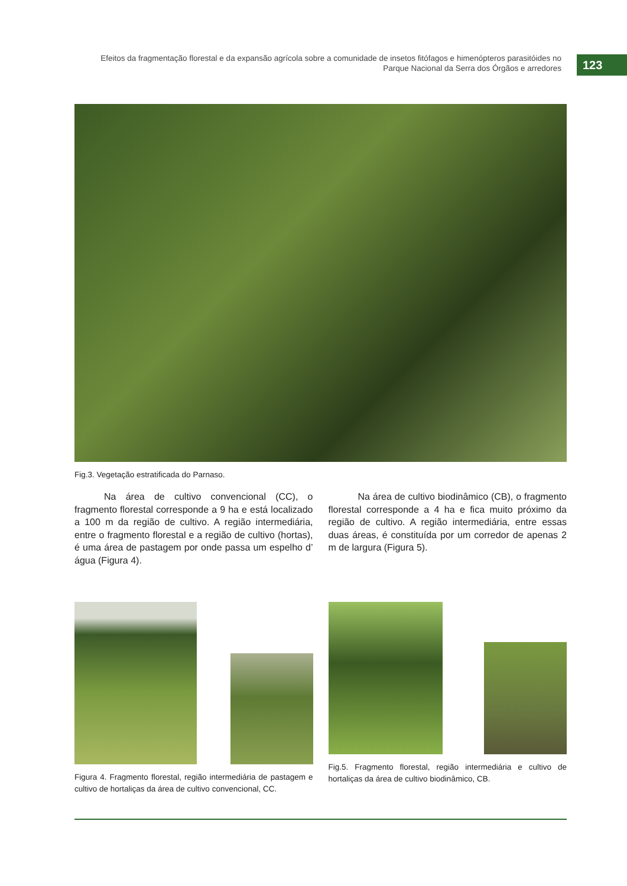Efeitos da fragmentação florestal e da expansão agrícola sobre a comunidade de insetos fitófagos e himenópteros parasitóides no
Parque Nacional da Serra dos Órgãos e arredores
123
Fig.3. Vegetação estratificada do Parnaso.
Na área de cultivo convencional (CC), o fragmento florestal corresponde a 9 ha e está localizado a 100 m da região de cultivo. A região intermediária, entre o fragmento florestal e a região de cultivo (hortas), é uma área de pastagem por onde passa um espelho d’ água (Figura 4).
Na área de cultivo biodinâmico (CB), o fragmento florestal corresponde a 4 ha e fica muito próximo da região de cultivo. A região intermediária, entre essas duas áreas, é constituída por um corredor de apenas 2 m de largura (Figura 5).
Figura 4. Fragmento florestal, região intermediária de pastagem e cultivo de hortaliças da área de cultivo convencional, CC.
Fig.5. Fragmento florestal, região intermediária e cultivo de hortaliças da área de cultivo biodinâmico, CB.